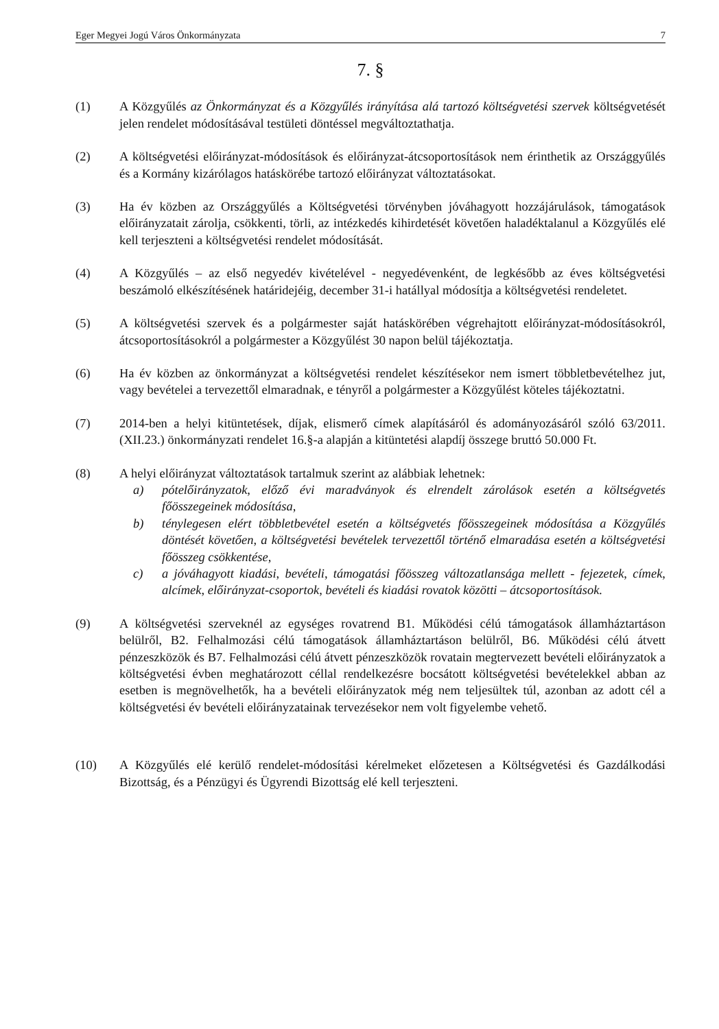Eger Megyei Jogú Város Önkormányzata 7
7. §
(1) A Közgyűlés az Önkormányzat és a Közgyűlés irányítása alá tartozó költségvetési szervek költségvetését jelen rendelet módosításával testületi döntéssel megváltoztathatja.
(2) A költségvetési előirányzat-módosítások és előirányzat-átcsoportosítások nem érinthetik az Országgyűlés és a Kormány kizárólagos hatáskörébe tartozó előirányzat változtatásokat.
(3) Ha év közben az Országgyűlés a Költségvetési törvényben jóváhagyott hozzájárulások, támogatások előirányzatait zárolja, csökkenti, törli, az intézkedés kihirdetését követően haladéktalanul a Közgyűlés elé kell terjeszteni a költségvetési rendelet módosítását.
(4) A Közgyűlés – az első negyedév kivételével - negyedévenként, de legkésőbb az éves költségvetési beszámoló elkészítésének határidejéig, december 31-i hatállyal módosítja a költségvetési rendeletet.
(5) A költségvetési szervek és a polgármester saját hatáskörében végrehajtott előirányzat-módosításokról, átcsoportosításokról a polgármester a Közgyűlést 30 napon belül tájékoztatja.
(6) Ha év közben az önkormányzat a költségvetési rendelet készítésekor nem ismert többletbevételhez jut, vagy bevételei a tervezettől elmaradnak, e tényről a polgármester a Közgyűlést köteles tájékoztatni.
(7) 2014-ben a helyi kitüntetések, díjak, elismerő címek alapításáról és adományozásáról szóló 63/2011.(XII.23.) önkormányzati rendelet 16.§-a alapján a kitüntetési alapdíj összege bruttó 50.000 Ft.
(8) A helyi előirányzat változtatások tartalmuk szerint az alábbiak lehetnek:
a) pótelőirányzatok, előző évi maradványok és elrendelt zárolások esetén a költségvetés főösszegeinek módosítása,
b) ténylegesen elért többletbevétel esetén a költségvetés főösszegeinek módosítása a Közgyűlés döntését követően, a költségvetési bevételek tervezettől történő elmaradása esetén a költségvetési főösszeg csökkentése,
c) a jóváhagyott kiadási, bevételi, támogatási főösszeg változatlansága mellett - fejezetek, címek, alcímek, előirányzat-csoportok, bevételi és kiadási rovatok közötti – átcsoportosítások.
(9) A költségvetési szerveknél az egységes rovatrend B1. Működési célú támogatások államháztartáson belülről, B2. Felhalmozási célú támogatások államháztartáson belülről, B6. Működési célú átvett pénzeszközök és B7. Felhalmozási célú átvett pénzeszközök rovatain megtervezett bevételi előirányzatok a költségvetési évben meghatározott céllal rendelkezésre bocsátott költségvetési bevételekkel abban az esetben is megnövelhetők, ha a bevételi előirányzatok még nem teljesültek túl, azonban az adott cél a költségvetési év bevételi előirányzatainak tervezésekor nem volt figyelembe vehető.
(10) A Közgyűlés elé kerülő rendelet-módosítási kérelmeket előzetesen a Költségvetési és Gazdálkodási Bizottság, és a Pénzügyi és Ügyrendi Bizottság elé kell terjeszteni.